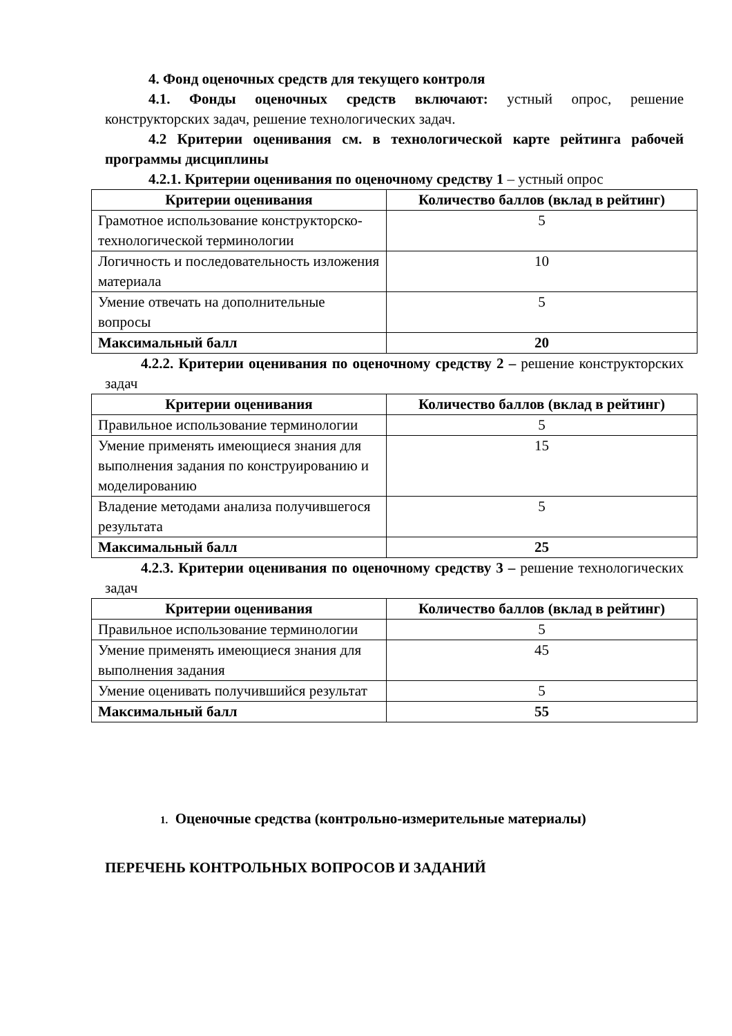4. Фонд оценочных средств для текущего контроля
4.1. Фонды оценочных средств включают: устный опрос, решение конструкторских задач, решение технологических задач.
4.2 Критерии оценивания см. в технологической карте рейтинга рабочей программы дисциплины
4.2.1. Критерии оценивания по оценочному средству 1 – устный опрос
| Критерии оценивания | Количество баллов (вклад в рейтинг) |
| --- | --- |
| Грамотное использование конструкторско-технологической терминологии | 5 |
| Логичность и последовательность изложения материала | 10 |
| Умение отвечать на дополнительные вопросы | 5 |
| Максимальный балл | 20 |
4.2.2. Критерии оценивания по оценочному средству 2 – решение конструкторских задач
| Критерии оценивания | Количество баллов (вклад в рейтинг) |
| --- | --- |
| Правильное использование терминологии | 5 |
| Умение применять имеющиеся знания для выполнения задания по конструированию и моделированию | 15 |
| Владение методами анализа получившегося результата | 5 |
| Максимальный балл | 25 |
4.2.3. Критерии оценивания по оценочному средству 3 – решение технологических задач
| Критерии оценивания | Количество баллов (вклад в рейтинг) |
| --- | --- |
| Правильное использование терминологии | 5 |
| Умение применять имеющиеся знания для выполнения задания | 45 |
| Умение оценивать получившийся результат | 5 |
| Максимальный балл | 55 |
1. Оценочные средства (контрольно-измерительные материалы)
ПЕРЕЧЕНЬ КОНТРОЛЬНЫХ ВОПРОСОВ И ЗАДАНИЙ